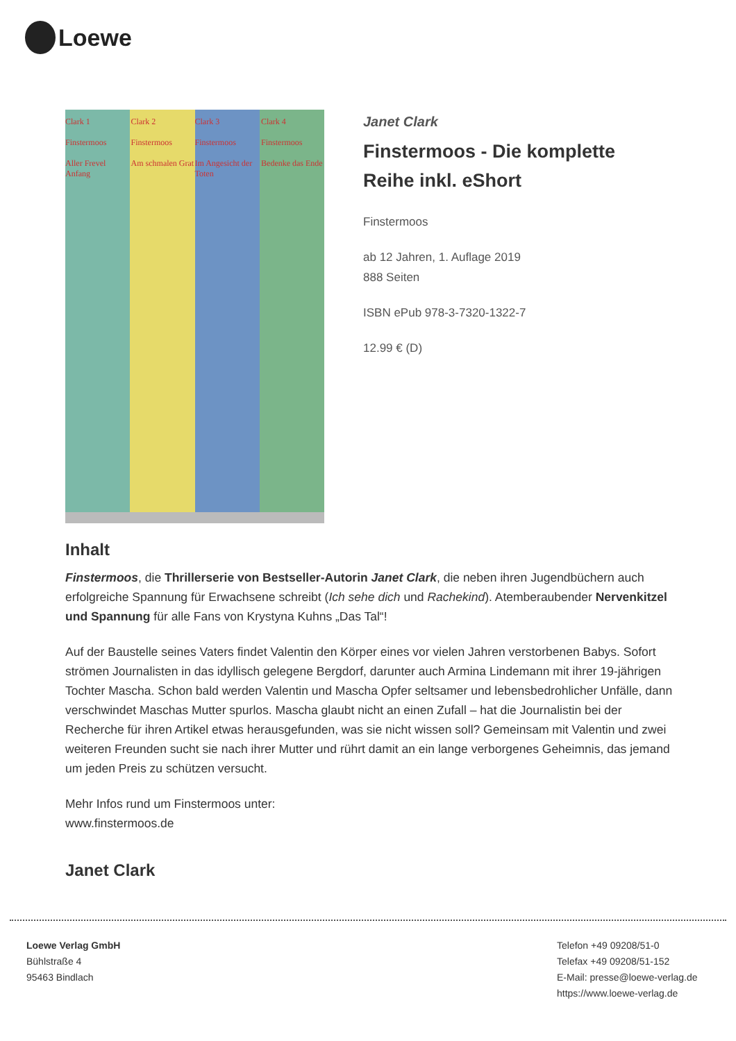Loewe
Clark 1
Finstermoos
Aller Frevel Anfang
Clark 2
Finstermoos
Am schmalen Grat
Clark 3
Finstermoos
Im Angesicht der Toten
Clark 4
Finstermoos
Bedenke das Ende
Janet Clark
Finstermoos - Die komplette Reihe inkl. eShort
Finstermoos
ab 12 Jahren, 1. Auflage 2019
888 Seiten
ISBN ePub 978-3-7320-1322-7
12.99 € (D)
Inhalt
Finstermoos, die Thrillerserie von Bestseller-Autorin Janet Clark, die neben ihren Jugendbüchern auch erfolgreiche Spannung für Erwachsene schreibt (Ich sehe dich und Rachekind). Atemberaubender Nervenkitzel und Spannung für alle Fans von Krystyna Kuhns „Das Tal“!
Auf der Baustelle seines Vaters findet Valentin den Körper eines vor vielen Jahren verstorbenen Babys. Sofort strömen Journalisten in das idyllisch gelegene Bergdorf, darunter auch Armina Lindemann mit ihrer 19-jährigen Tochter Mascha. Schon bald werden Valentin und Mascha Opfer seltsamer und lebensbedrohlicher Unfälle, dann verschwindet Maschas Mutter spurlos. Mascha glaubt nicht an einen Zufall – hat die Journalistin bei der Recherche für ihren Artikel etwas herausgefunden, was sie nicht wissen soll? Gemeinsam mit Valentin und zwei weiteren Freunden sucht sie nach ihrer Mutter und rührt damit an ein lange verborgenes Geheimnis, das jemand um jeden Preis zu schützen versucht.
Mehr Infos rund um Finstermoos unter:
www.finstermoos.de
Janet Clark
Loewe Verlag GmbH
Bühlstraße 4
95463 Bindlach
Telefon +49 09208/51-0
Telefax +49 09208/51-152
E-Mail: presse@loewe-verlag.de
https://www.loewe-verlag.de